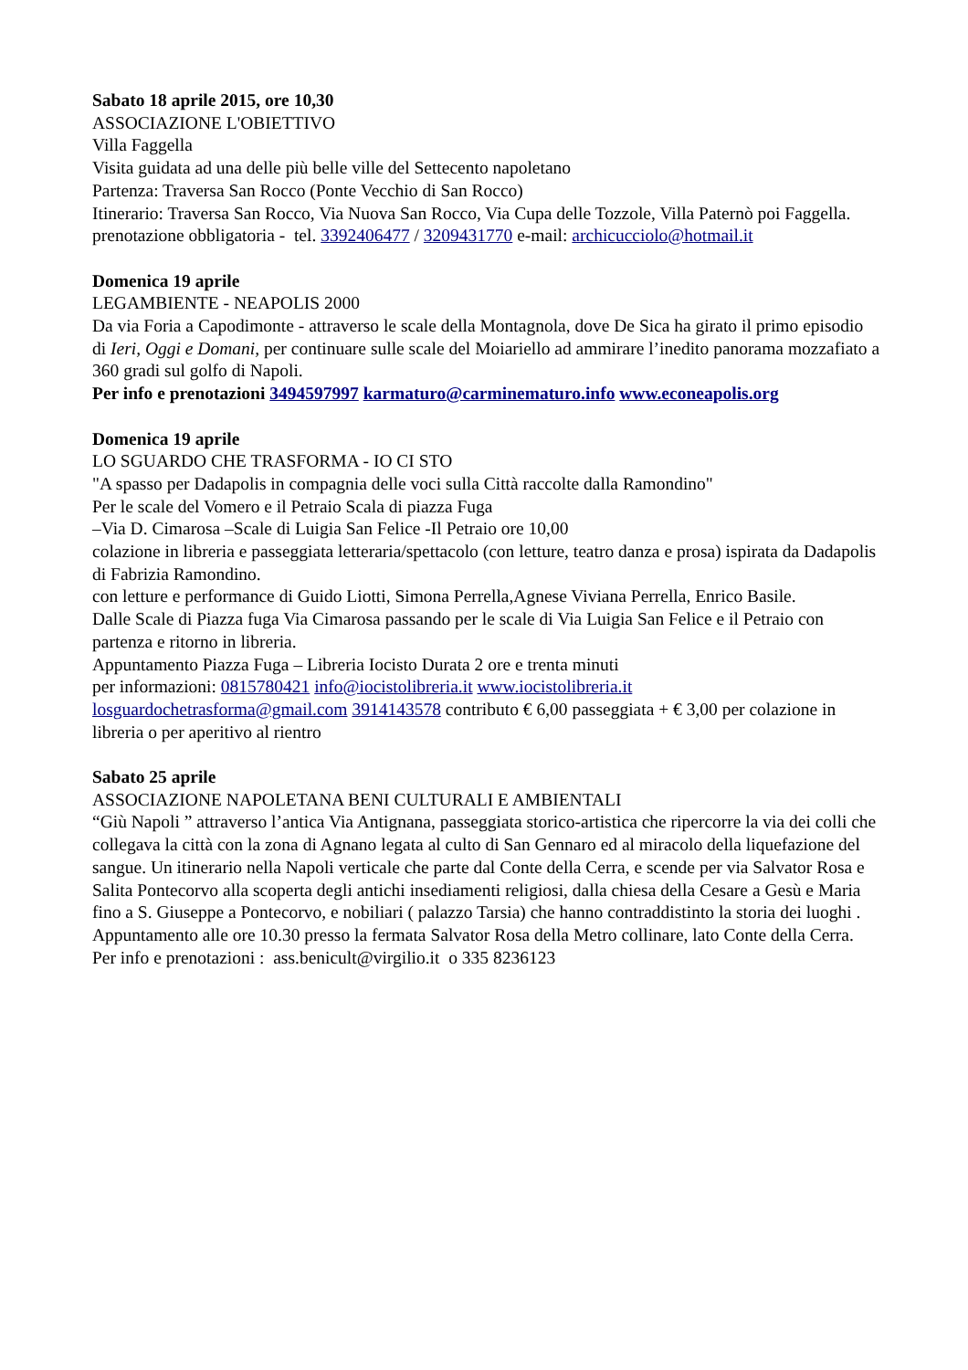Sabato 18 aprile 2015, ore 10,30
ASSOCIAZIONE L'OBIETTIVO
Villa Faggella
Visita guidata ad una delle più belle ville del Settecento napoletano
Partenza: Traversa San Rocco (Ponte Vecchio di San Rocco)
Itinerario: Traversa San Rocco, Via Nuova San Rocco, Via Cupa delle Tozzole, Villa Paternò poi Faggella.
prenotazione obbligatoria - tel. 3392406477 / 3209431770 e-mail: archicucciolo@hotmail.it
Domenica 19 aprile
LEGAMBIENTE - NEAPOLIS 2000
Da via Foria a Capodimonte - attraverso le scale della Montagnola, dove De Sica ha girato il primo episodio di Ieri, Oggi e Domani, per continuare sulle scale del Moiariello ad ammirare l’inedito panorama mozzafiato a 360 gradi sul golfo di Napoli.
Per info e prenotazioni 3494597997 karmaturo@carminematuro.info www.econeapolis.org
Domenica 19 aprile
LO SGUARDO CHE TRASFORMA - IO CI STO
"A spasso per Dadapolis in compagnia delle voci sulla Città raccolte dalla Ramondino"
Per le scale del Vomero e il Petraio Scala di piazza Fuga
–Via D. Cimarosa –Scale di Luigia San Felice -Il Petraio ore 10,00
colazione in libreria e passeggiata letteraria/spettacolo (con letture, teatro danza e prosa) ispirata da Dadapolis di Fabrizia Ramondino.
con letture e performance di Guido Liotti, Simona Perrella,Agnese Viviana Perrella, Enrico Basile.
Dalle Scale di Piazza fuga Via Cimarosa passando per le scale di Via Luigia San Felice e il Petraio con partenza e ritorno in libreria.
Appuntamento Piazza Fuga – Libreria Iocisto Durata 2 ore e trenta minuti
per informazioni: 0815780421 info@iocistolibreria.it www.iocistolibreria.it
losguardochetrasforma@gmail.com 3914143578 contributo € 6,00 passeggiata + € 3,00 per colazione in libreria o per aperitivo al rientro
Sabato 25 aprile
ASSOCIAZIONE NAPOLETANA BENI CULTURALI E AMBIENTALI
“Giù Napoli ” attraverso l’antica Via Antignana, passeggiata storico-artistica che ripercorre la via dei colli che collegava la città con la zona di Agnano legata al culto di San Gennaro ed al miracolo della liquefazione del sangue. Un itinerario nella Napoli verticale che parte dal Conte della Cerra, e scende per via Salvator Rosa e Salita Pontecorvo alla scoperta degli antichi insediamenti religiosi, dalla chiesa della Cesare a Gesù e Maria fino a S. Giuseppe a Pontecorvo, e nobiliari ( palazzo Tarsia) che hanno contraddistinto la storia dei luoghi .
Appuntamento alle ore 10.30 presso la fermata Salvator Rosa della Metro collinare, lato Conte della Cerra.
Per info e prenotazioni : ass.benicult@virgilio.it o 335 8236123